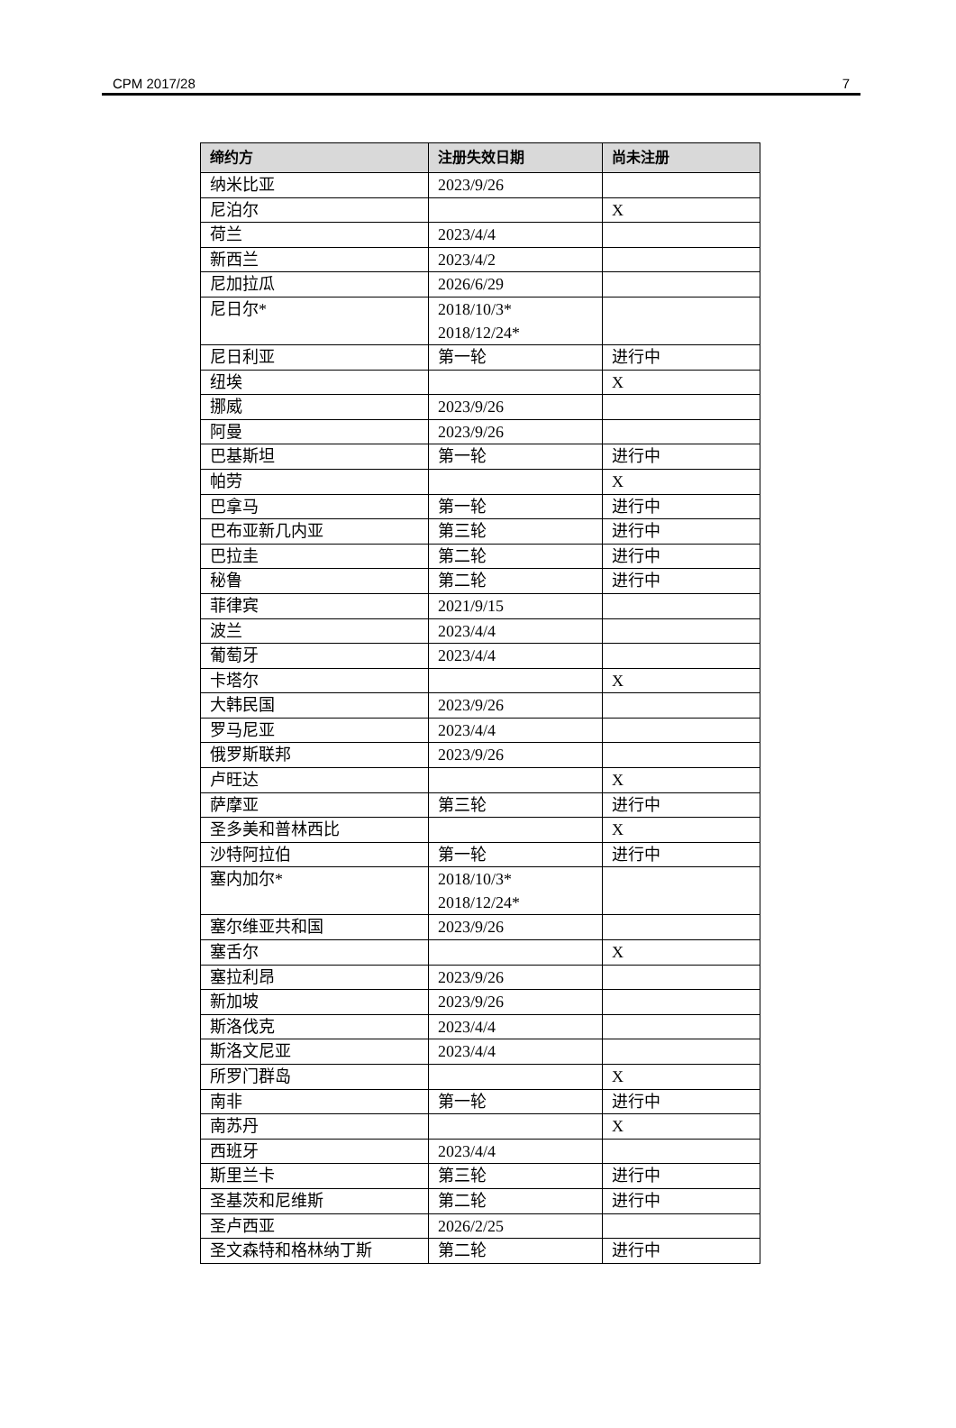CPM 2017/28 7
| 缔约方 | 注册失效日期 | 尚未注册 |
| --- | --- | --- |
| 纳米比亚 | 2023/9/26 | |
| 尼泊尔 | | X |
| 荷兰 | 2023/4/4 | |
| 新西兰 | 2023/4/2 | |
| 尼加拉瓜 | 2026/6/29 | |
| 尼日尔* | 2018/10/3* 2018/12/24* | |
| 尼日利亚 | 第一轮 | 进行中 |
| 纽埃 | | X |
| 挪威 | 2023/9/26 | |
| 阿曼 | 2023/9/26 | |
| 巴基斯坦 | 第一轮 | 进行中 |
| 帕劳 | | X |
| 巴拿马 | 第一轮 | 进行中 |
| 巴布亚新几内亚 | 第三轮 | 进行中 |
| 巴拉圭 | 第二轮 | 进行中 |
| 秘鲁 | 第二轮 | 进行中 |
| 菲律宾 | 2021/9/15 | |
| 波兰 | 2023/4/4 | |
| 葡萄牙 | 2023/4/4 | |
| 卡塔尔 | | X |
| 大韩民国 | 2023/9/26 | |
| 罗马尼亚 | 2023/4/4 | |
| 俄罗斯联邦 | 2023/9/26 | |
| 卢旺达 | | X |
| 萨摩亚 | 第三轮 | 进行中 |
| 圣多美和普林西比 | | X |
| 沙特阿拉伯 | 第一轮 | 进行中 |
| 塞内加尔* | 2018/10/3* 2018/12/24* | |
| 塞尔维亚共和国 | 2023/9/26 | |
| 塞舌尔 | | X |
| 塞拉利昂 | 2023/9/26 | |
| 新加坡 | 2023/9/26 | |
| 斯洛伐克 | 2023/4/4 | |
| 斯洛文尼亚 | 2023/4/4 | |
| 所罗门群岛 | | X |
| 南非 | 第一轮 | 进行中 |
| 南苏丹 | | X |
| 西班牙 | 2023/4/4 | |
| 斯里兰卡 | 第三轮 | 进行中 |
| 圣基茨和尼维斯 | 第二轮 | 进行中 |
| 圣卢西亚 | 2026/2/25 | |
| 圣文森特和格林纳丁斯 | 第二轮 | 进行中 |